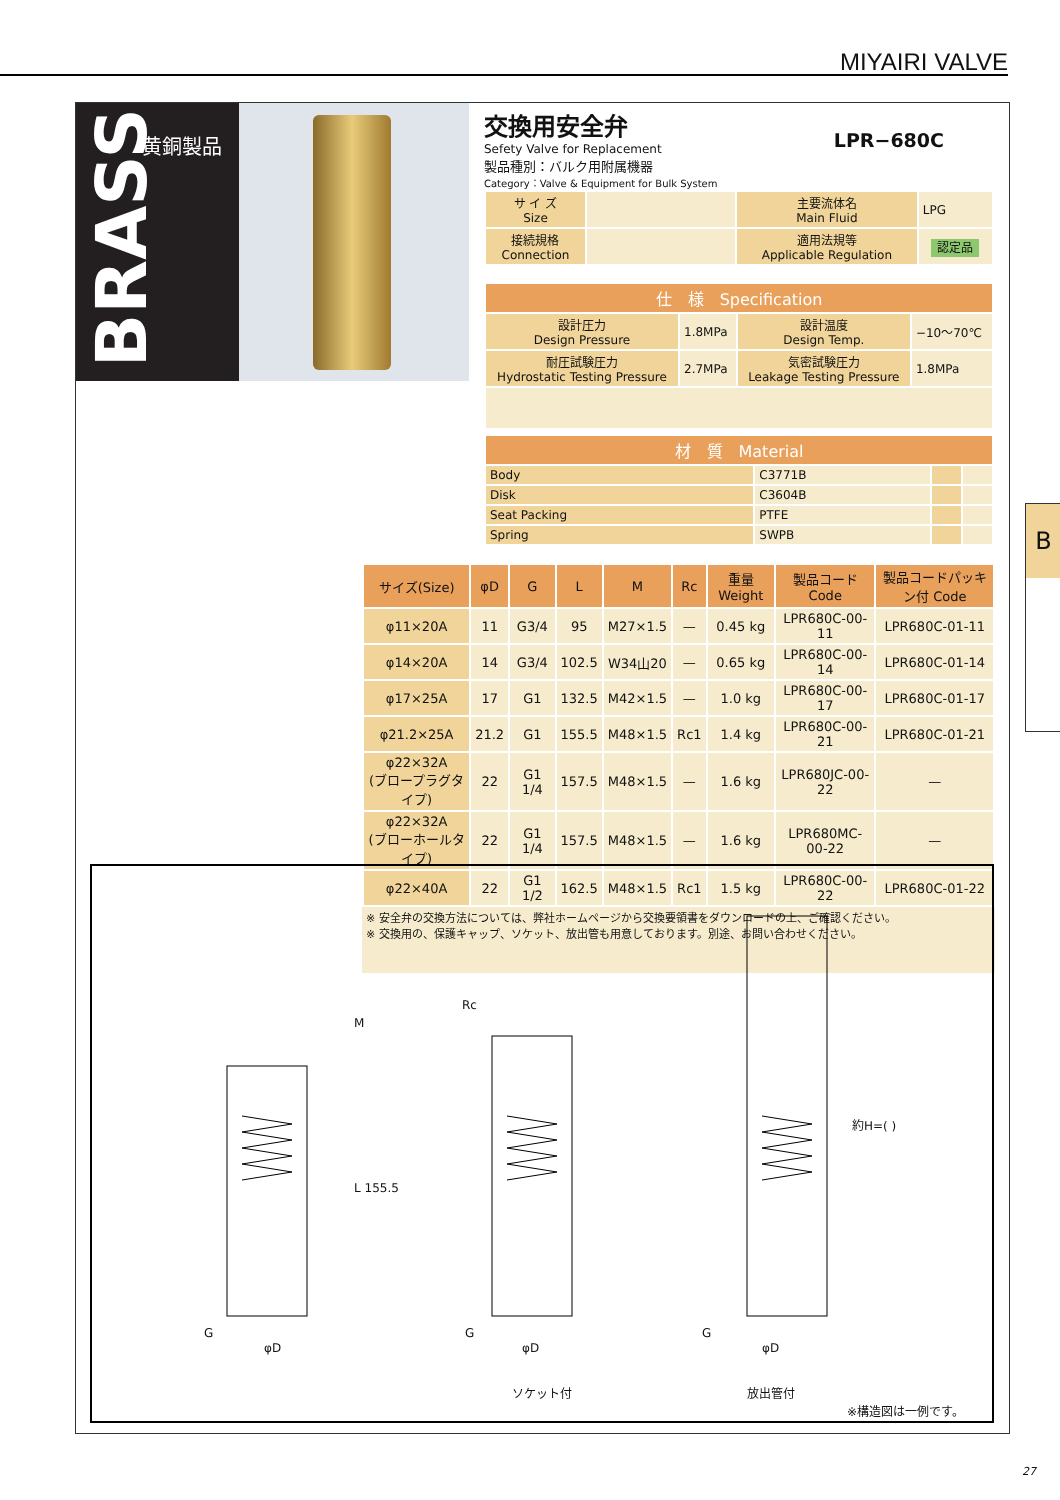MIYAIRI VALVE
BRASS
黄銅製品
交換用安全弁
LPR−680C
Sefety Valve for Replacement
製品種別：バルク用附属機器
Category：Valve & Equipment for Bulk System
| サ イ ズ Size | | 主要流体名 Main Fluid | LPG |
| 接続規格 Connection | | 適用法規等 Applicable Regulation | 認定品 |
| 仕 様 Specification | | | |
| 設計圧力 Design Pressure | 1.8MPa | 設計温度 Design Temp. | −10〜70℃ |
| 耐圧試験圧力 Hydrostatic Testing Pressure | 2.7MPa | 気密試験圧力 Leakage Testing Pressure | 1.8MPa |
| 材 質 Material | | | |
| Body | C3771B | | |
| Disk | C3604B | | |
| Seat Packing | PTFE | | |
| Spring | SWPB | | |
| サイズ(Size) | φD | G | L | M | Rc | 重量 Weight | 製品コード Code | 製品コードパッキン付 Code |
| --- | --- | --- | --- | --- | --- | --- | --- | --- |
| φ11×20A | 11 | G3/4 | 95 | M27×1.5 | — | 0.45 kg | LPR680C-00-11 | LPR680C-01-11 |
| φ14×20A | 14 | G3/4 | 102.5 | W34山20 | — | 0.65 kg | LPR680C-00-14 | LPR680C-01-14 |
| φ17×25A | 17 | G1 | 132.5 | M42×1.5 | — | 1.0 kg | LPR680C-00-17 | LPR680C-01-17 |
| φ21.2×25A | 21.2 | G1 | 155.5 | M48×1.5 | Rc1 | 1.4 kg | LPR680C-00-21 | LPR680C-01-21 |
| φ22×32A (ブロープラグタイプ) | 22 | G1 1/4 | 157.5 | M48×1.5 | — | 1.6 kg | LPR680JC-00-22 | — |
| φ22×32A (ブローホールタイプ) | 22 | G1 1/4 | 157.5 | M48×1.5 | — | 1.6 kg | LPR680MC-00-22 | — |
| φ22×40A | 22 | G1 1/2 | 162.5 | M48×1.5 | Rc1 | 1.5 kg | LPR680C-00-22 | LPR680C-01-22 |
※ 安全弁の交換方法については、弊社ホームページから交換要領書をダウンロードの上、ご確認ください。
※ 交換用の、保護キャップ、ソケット、放出管も用意しております。別途、お問い合わせください。
M
L 155.5
G
φD
Rc
G
φD
ソケット付
G
φD
約H=( )
放出管付
※構造図は一例です。
B
27